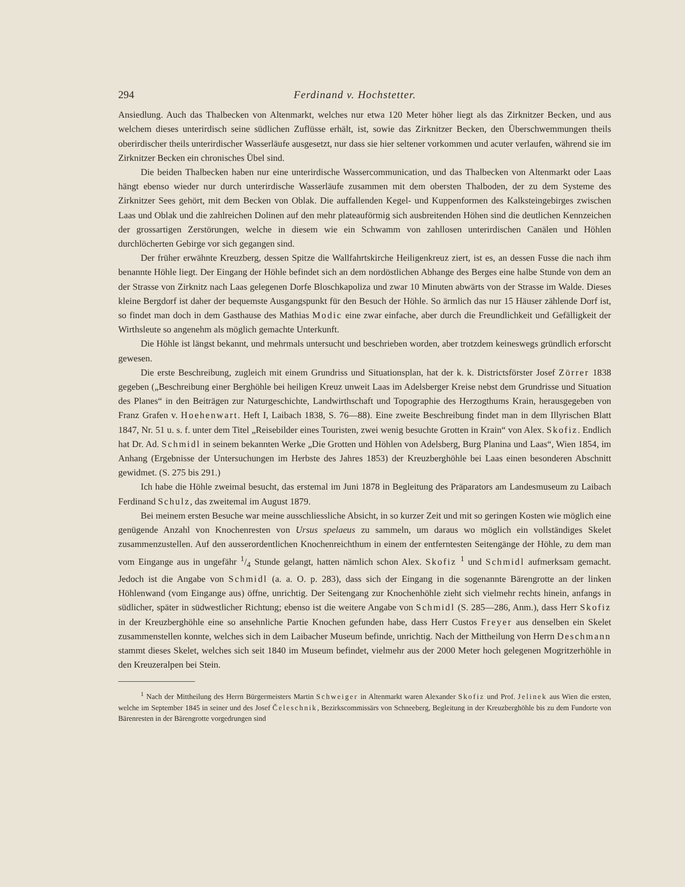294 Ferdinand v. Hochstetter.
Ansiedlung. Auch das Thalbecken von Altenmarkt, welches nur etwa 120 Meter höher liegt als das Zirknitzer Becken, und aus welchem dieses unterirdisch seine südlichen Zuflüsse erhält, ist, sowie das Zirknitzer Becken, den Überschwemmungen theils oberirdischer theils unterirdischer Wasserläufe ausgesetzt, nur dass sie hier seltener vorkommen und acuter verlaufen, während sie im Zirknitzer Becken ein chronisches Übel sind.
Die beiden Thalbecken haben nur eine unterirdische Wassercommunication, und das Thalbecken von Altenmarkt oder Laas hängt ebenso wieder nur durch unterirdische Wasserläufe zusammen mit dem obersten Thalboden, der zu dem Systeme des Zirknitzer Sees gehört, mit dem Becken von Oblak. Die auffallenden Kegel- und Kuppenformen des Kalksteingebirges zwischen Laas und Oblak und die zahlreichen Dolinen auf den mehr plateauförmig sich ausbreitenden Höhen sind die deutlichen Kennzeichen der grossartigen Zerstörungen, welche in diesem wie ein Schwamm von zahllosen unterirdischen Canälen und Höhlen durchlöcherten Gebirge vor sich gegangen sind.
Der früher erwähnte Kreuzberg, dessen Spitze die Wallfahrtskirche Heiligenkreuz ziert, ist es, an dessen Fusse die nach ihm benannte Höhle liegt. Der Eingang der Höhle befindet sich an dem nordöstlichen Abhange des Berges eine halbe Stunde von dem an der Strasse von Zirknitz nach Laas gelegenen Dorfe Bloschkapoliza und zwar 10 Minuten abwärts von der Strasse im Walde. Dieses kleine Bergdorf ist daher der bequemste Ausgangspunkt für den Besuch der Höhle. So ärmlich das nur 15 Häuser zählende Dorf ist, so findet man doch in dem Gasthause des Mathias Modic eine zwar einfache, aber durch die Freundlichkeit und Gefälligkeit der Wirthsleute so angenehm als möglich gemachte Unterkunft.
Die Höhle ist längst bekannt, und mehrmals untersucht und beschrieben worden, aber trotzdem keineswegs gründlich erforscht gewesen.
Die erste Beschreibung, zugleich mit einem Grundriss und Situationsplan, hat der k. k. Districtsförster Josef Zörrer 1838 gegeben („Beschreibung einer Berghöhle bei heiligen Kreuz unweit Laas im Adelsberger Kreise nebst dem Grundrisse und Situation des Planes“ in den Beiträgen zur Naturgeschichte, Landwirthschaft und Topographie des Herzogthums Krain, herausgegeben von Franz Grafen v. Hoehenwart. Heft I, Laibach 1838, S. 76—88). Eine zweite Beschreibung findet man in dem Illyrischen Blatt 1847, Nr. 51 u. s. f. unter dem Titel „Reisebilder eines Touristen, zwei wenig besuchte Grotten in Krain“ von Alex. Skofiz. Endlich hat Dr. Ad. Schmidl in seinem bekannten Werke „Die Grotten und Höhlen von Adelsberg, Burg Planina und Laas“, Wien 1854, im Anhang (Ergebnisse der Untersuchungen im Herbste des Jahres 1853) der Kreuzberghöhle bei Laas einen besonderen Abschnitt gewidmet. (S. 275 bis 291.)
Ich habe die Höhle zweimal besucht, das erstemal im Juni 1878 in Begleitung des Präparators am Landesmuseum zu Laibach Ferdinand Schulz, das zweitemal im August 1879.
Bei meinem ersten Besuche war meine ausschliessliche Absicht, in so kurzer Zeit und mit so geringen Kosten wie möglich eine genügende Anzahl von Knochenresten von Ursus spelaeus zu sammeln, um daraus wo möglich ein vollständiges Skelet zusammenzustellen. Auf den ausserordentlichen Knochenreichthum in einem der entferntesten Seitengänge der Höhle, zu dem man vom Eingange aus in ungefähr 1/4 Stunde gelangt, hatten nämlich schon Alex. Skofiz <sup>1</sup> und Schmidl aufmerksam gemacht. Jedoch ist die Angabe von Schmidl (a. a. O. p. 283), dass sich der Eingang in die sogenannte Bärengrotte an der linken Höhlenwand (vom Eingange aus) öffne, unrichtig. Der Seitengang zur Knochenhöhle zieht sich vielmehr rechts hinein, anfangs in südlicher, später in südwestlicher Richtung; ebenso ist die weitere Angabe von Schmidl (S. 285—286, Anm.), dass Herr Skofiz in der Kreuzberghöhle eine so ansehnliche Partie Knochen gefunden habe, dass Herr Custos Freyer aus denselben ein Skelet zusammenstellen konnte, welches sich in dem Laibacher Museum befinde, unrichtig. Nach der Mittheilung von Herrn Deschmann stammt dieses Skelet, welches sich seit 1840 im Museum befindet, vielmehr aus der 2000 Meter hoch gelegenen Mogritzerhöhle in den Kreuzeralpen bei Stein.
<sup>1</sup> Nach der Mittheilung des Herrn Bürgermeisters Martin Schweiger in Altenmarkt waren Alexander Skofiz und Prof. Jelinek aus Wien die ersten, welche im September 1845 in seiner und des Josef Čeleschnik, Bezirkscommissärs von Schneeberg, Begleitung in der Kreuzberghöhle bis zu dem Fundorte von Bärenresten in der Bärengrotte vorgedrungen sind